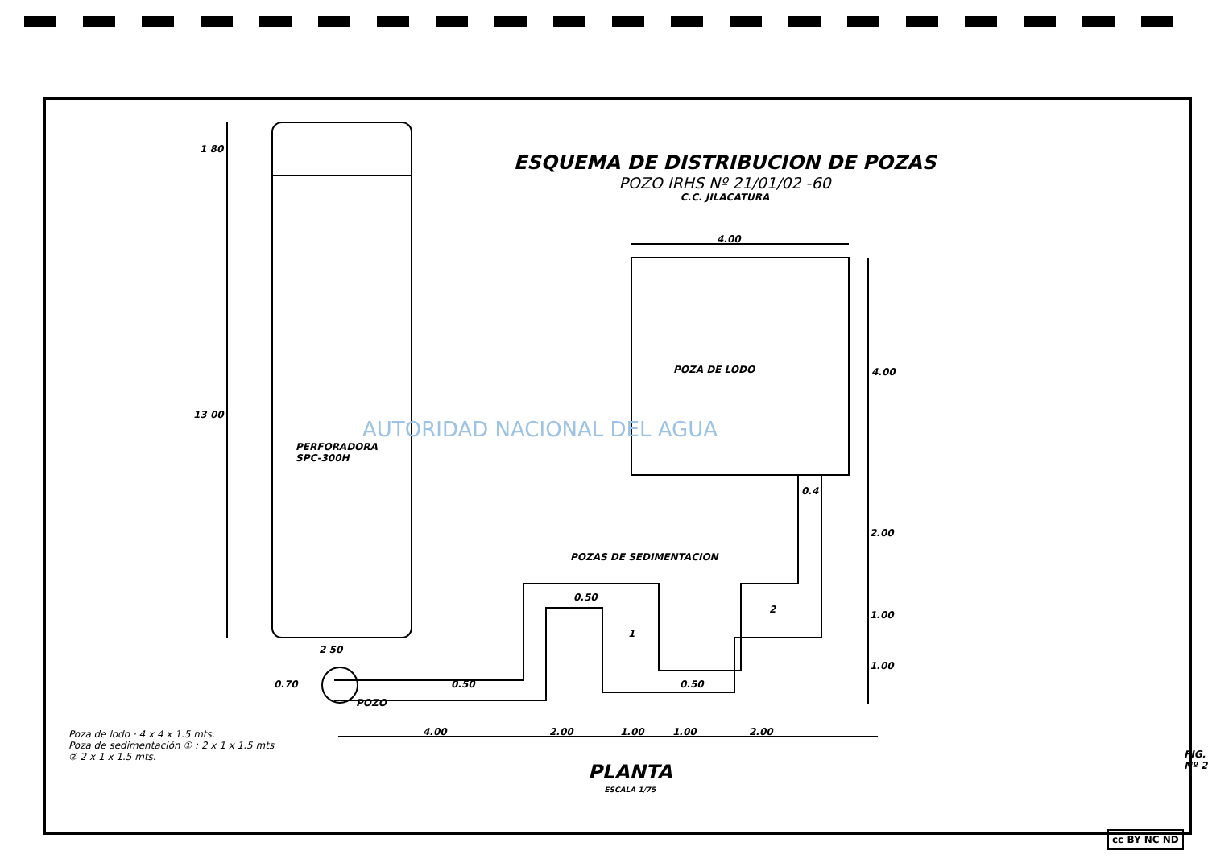ESQUEMA DE DISTRIBUCION DE POZAS
POZO IRHS Nº 21/01/02 -60
C.C. JILACATURA
AUTORIDAD NACIONAL DEL AGUA
1 80
13 00
PERFORADORA
SPC-300H
2 50
4.00
POZA DE LODO 4.00
0.4
2.00
POZAS DE SEDIMENTACION
0.50
2 1.00
1
1.00
0.70 0.50 0.50
POZO
4.00 2.00 1.00 1.00 2.00 Poza de lodo · 4 x 4 x 1.5 mts.
Poza de sedimentación ① : 2 x 1 x 1.5 mts
② 2 x 1 x 1.5 mts.
PLANTA
ESCALA 1/75
FIG. Nº 2
cc BY NC ND